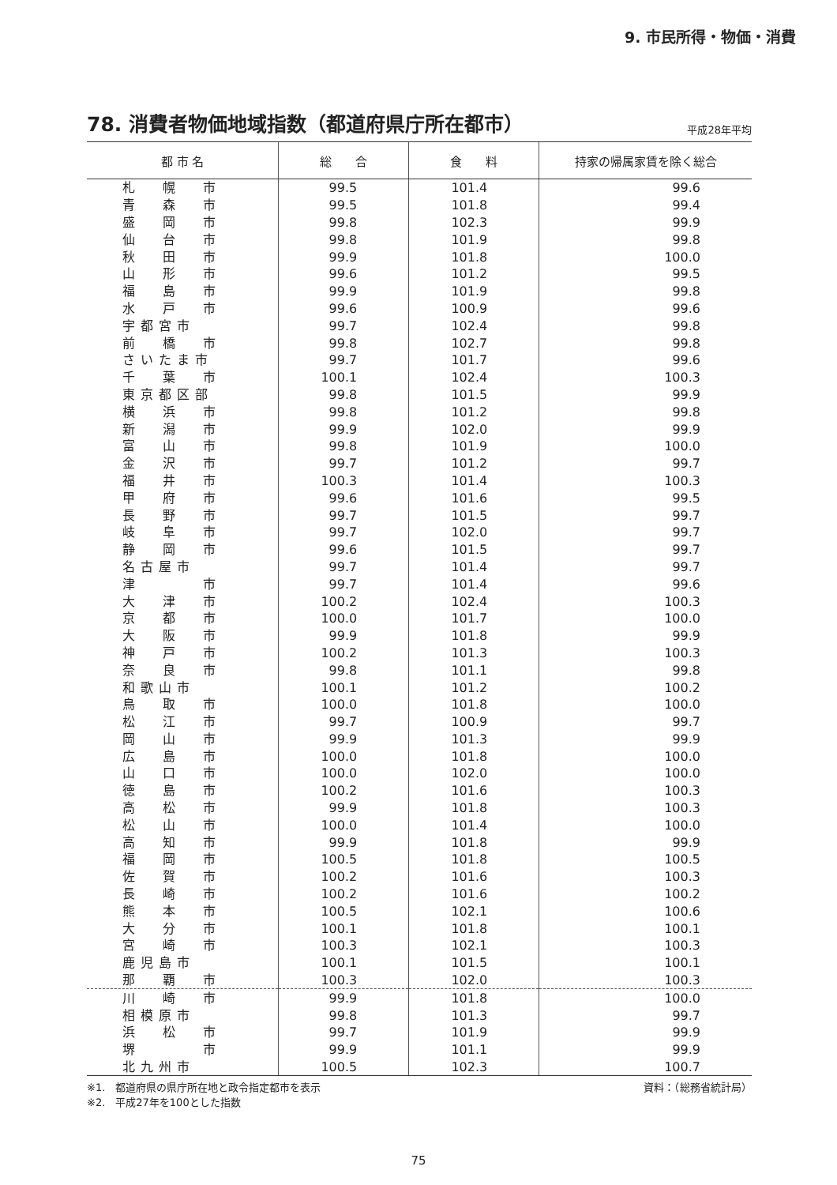9. 市民所得・物価・消費
78. 消費者物価地域指数（都道府県庁所在都市）
平成28年平均
| 都 市 名 | 総 合 | 食 料 | 持家の帰属家賃を除く総合 |
| --- | --- | --- | --- |
| 札 幌 市 | 99.5 | 101.4 | 99.6 |
| 青 森 市 | 99.5 | 101.8 | 99.4 |
| 盛 岡 市 | 99.8 | 102.3 | 99.9 |
| 仙 台 市 | 99.8 | 101.9 | 99.8 |
| 秋 田 市 | 99.9 | 101.8 | 100.0 |
| 山 形 市 | 99.6 | 101.2 | 99.5 |
| 福 島 市 | 99.9 | 101.9 | 99.8 |
| 水 戸 市 | 99.6 | 100.9 | 99.6 |
| 宇 都 宮 市 | 99.7 | 102.4 | 99.8 |
| 前 橋 市 | 99.8 | 102.7 | 99.8 |
| さ い た ま 市 | 99.7 | 101.7 | 99.6 |
| 千 葉 市 | 100.1 | 102.4 | 100.3 |
| 東 京 都 区 部 | 99.8 | 101.5 | 99.9 |
| 横 浜 市 | 99.8 | 101.2 | 99.8 |
| 新 潟 市 | 99.9 | 102.0 | 99.9 |
| 富 山 市 | 99.8 | 101.9 | 100.0 |
| 金 沢 市 | 99.7 | 101.2 | 99.7 |
| 福 井 市 | 100.3 | 101.4 | 100.3 |
| 甲 府 市 | 99.6 | 101.6 | 99.5 |
| 長 野 市 | 99.7 | 101.5 | 99.7 |
| 岐 阜 市 | 99.7 | 102.0 | 99.7 |
| 静 岡 市 | 99.6 | 101.5 | 99.7 |
| 名 古 屋 市 | 99.7 | 101.4 | 99.7 |
| 津 市 | 99.7 | 101.4 | 99.6 |
| 大 津 市 | 100.2 | 102.4 | 100.3 |
| 京 都 市 | 100.0 | 101.7 | 100.0 |
| 大 阪 市 | 99.9 | 101.8 | 99.9 |
| 神 戸 市 | 100.2 | 101.3 | 100.3 |
| 奈 良 市 | 99.8 | 101.1 | 99.8 |
| 和 歌 山 市 | 100.1 | 101.2 | 100.2 |
| 鳥 取 市 | 100.0 | 101.8 | 100.0 |
| 松 江 市 | 99.7 | 100.9 | 99.7 |
| 岡 山 市 | 99.9 | 101.3 | 99.9 |
| 広 島 市 | 100.0 | 101.8 | 100.0 |
| 山 口 市 | 100.0 | 102.0 | 100.0 |
| 徳 島 市 | 100.2 | 101.6 | 100.3 |
| 高 松 市 | 99.9 | 101.8 | 100.3 |
| 松 山 市 | 100.0 | 101.4 | 100.0 |
| 高 知 市 | 99.9 | 101.8 | 99.9 |
| 福 岡 市 | 100.5 | 101.8 | 100.5 |
| 佐 賀 市 | 100.2 | 101.6 | 100.3 |
| 長 崎 市 | 100.2 | 101.6 | 100.2 |
| 熊 本 市 | 100.5 | 102.1 | 100.6 |
| 大 分 市 | 100.1 | 101.8 | 100.1 |
| 宮 崎 市 | 100.3 | 102.1 | 100.3 |
| 鹿 児 島 市 | 100.1 | 101.5 | 100.1 |
| 那 覇 市 | 100.3 | 102.0 | 100.3 |
| 川 崎 市 | 99.9 | 101.8 | 100.0 |
| 相 模 原 市 | 99.8 | 101.3 | 99.7 |
| 浜 松 市 | 99.7 | 101.9 | 99.9 |
| 堺 市 | 99.9 | 101.1 | 99.9 |
| 北 九 州 市 | 100.5 | 102.3 | 100.7 |
※1.　都道府県の県庁所在地と政令指定都市を表示
※2.　平成27年を100とした指数
資料：（総務省統計局）
75